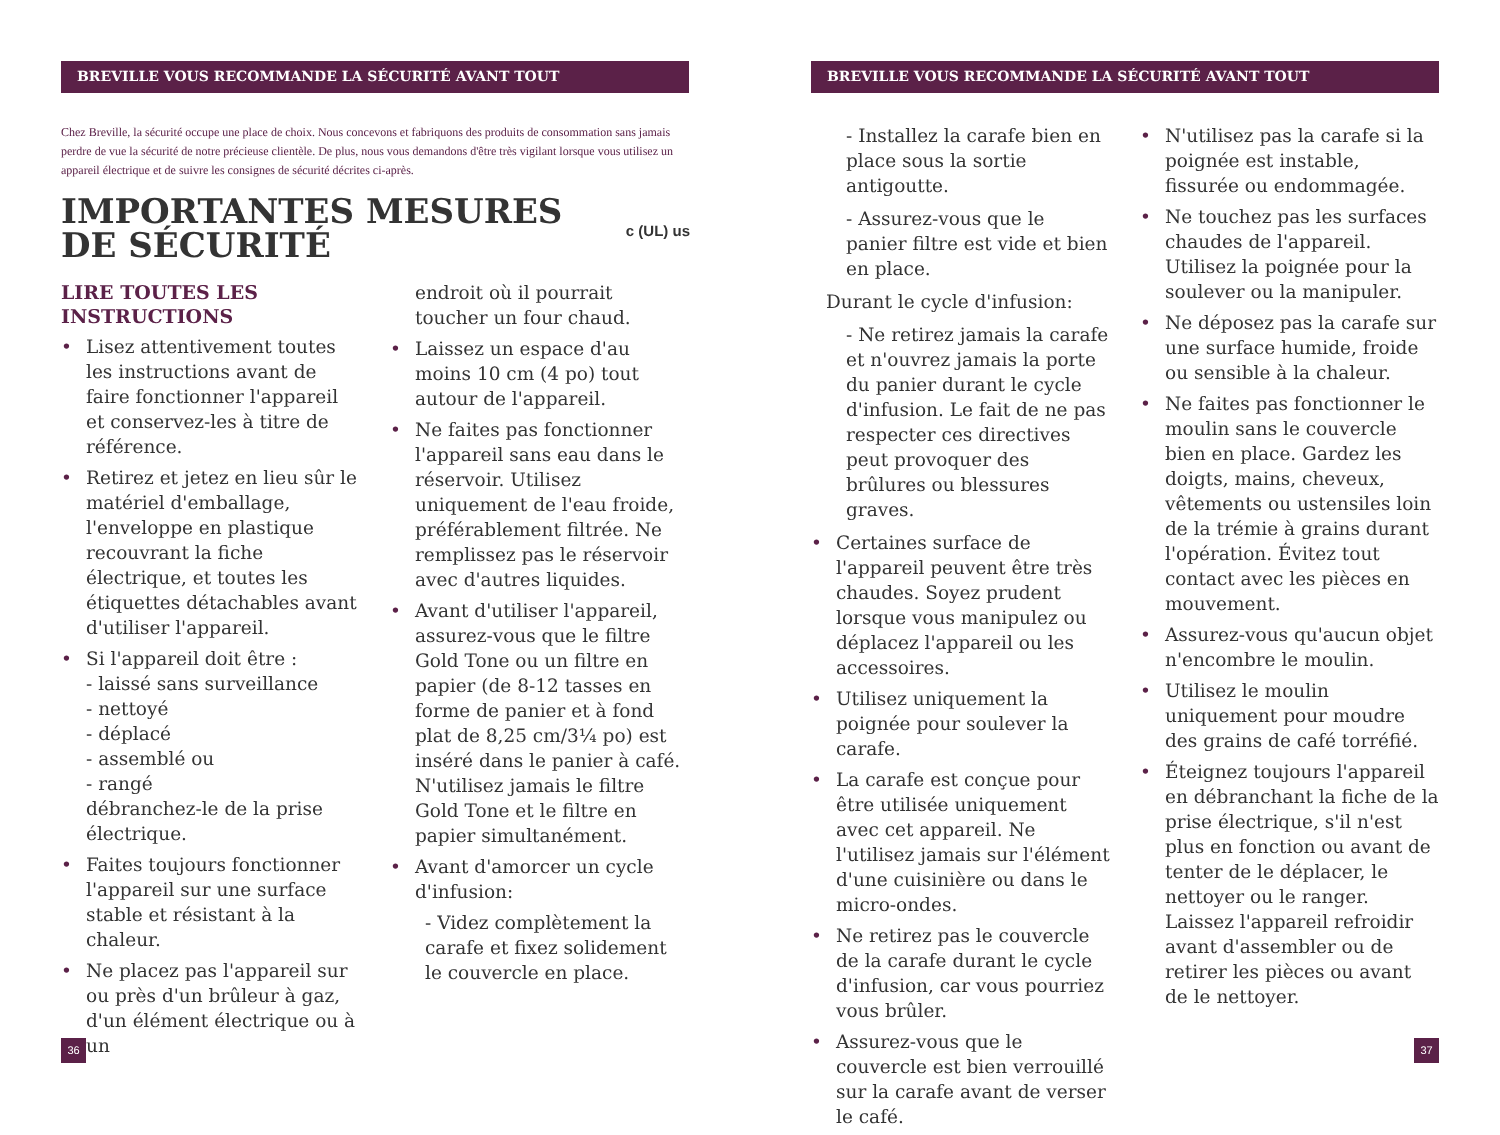BREVILLE VOUS RECOMMANDE LA SÉCURITÉ AVANT TOUT
Chez Breville, la sécurité occupe une place de choix. Nous concevons et fabriquons des produits de consommation sans jamais perdre de vue la sécurité de notre précieuse clientèle. De plus, nous vous demandons d'être très vigilant lorsque vous utilisez un appareil électrique et de suivre les consignes de sécurité décrites ci-après.
IMPORTANTES MESURES
DE SÉCURITÉ
c (UL) us
LIRE TOUTES LES INSTRUCTIONS
• Lisez attentivement toutes les instructions avant de faire fonctionner l'appareil et conservez-les à titre de référence.
• Retirez et jetez en lieu sûr le matériel d'emballage, l'enveloppe en plastique recouvrant la fiche électrique, et toutes les étiquettes détachables avant d'utiliser l'appareil.
• Si l'appareil doit être :
- laissé sans surveillance
- nettoyé
- déplacé
- assemblé ou
- rangé
débranchez-le de la prise électrique.
• Faites toujours fonctionner l'appareil sur une surface stable et résistant à la chaleur.
• Ne placez pas l'appareil sur ou près d'un brûleur à gaz, d'un élément électrique ou à un
endroit où il pourrait toucher un four chaud.
• Laissez un espace d'au moins 10 cm (4 po) tout autour de l'appareil.
• Ne faites pas fonctionner l'appareil sans eau dans le réservoir. Utilisez uniquement de l'eau froide, préférablement filtrée. Ne remplissez pas le réservoir avec d'autres liquides.
• Avant d'utiliser l'appareil, assurez-vous que le filtre Gold Tone ou un filtre en papier (de 8-12 tasses en forme de panier et à fond plat de 8,25 cm/3¼ po) est inséré dans le panier à café. N'utilisez jamais le filtre Gold Tone et le filtre en papier simultanément.
• Avant d'amorcer un cycle d'infusion:
- Videz complètement la carafe et fixez solidement le couvercle en place.
36
BREVILLE VOUS RECOMMANDE LA SÉCURITÉ AVANT TOUT
- Installez la carafe bien en place sous la sortie antigoutte.
- Assurez-vous que le panier filtre est vide et bien en place.
Durant le cycle d'infusion:
- Ne retirez jamais la carafe et n'ouvrez jamais la porte du panier durant le cycle d'infusion. Le fait de ne pas respecter ces directives peut provoquer des brûlures ou blessures graves.
• Certaines surface de l'appareil peuvent être très chaudes. Soyez prudent lorsque vous manipulez ou déplacez l'appareil ou les accessoires.
• Utilisez uniquement la poignée pour soulever la carafe.
• La carafe est conçue pour être utilisée uniquement avec cet appareil. Ne l'utilisez jamais sur l'élément d'une cuisinière ou dans le micro-ondes.
• Ne retirez pas le couvercle de la carafe durant le cycle d'infusion, car vous pourriez vous brûler.
• Assurez-vous que le couvercle est bien verrouillé sur la carafe avant de verser le café.
• N'utilisez pas la carafe si la poignée est instable, fissurée ou endommagée.
• Ne touchez pas les surfaces chaudes de l'appareil. Utilisez la poignée pour la soulever ou la manipuler.
• Ne déposez pas la carafe sur une surface humide, froide ou sensible à la chaleur.
• Ne faites pas fonctionner le moulin sans le couvercle bien en place. Gardez les doigts, mains, cheveux, vêtements ou ustensiles loin de la trémie à grains durant l'opération. Évitez tout contact avec les pièces en mouvement.
• Assurez-vous qu'aucun objet n'encombre le moulin.
• Utilisez le moulin uniquement pour moudre des grains de café torréfié.
• Éteignez toujours l'appareil en débranchant la fiche de la prise électrique, s'il n'est plus en fonction ou avant de tenter de le déplacer, le nettoyer ou le ranger. Laissez l'appareil refroidir avant d'assembler ou de retirer les pièces ou avant de le nettoyer.
37